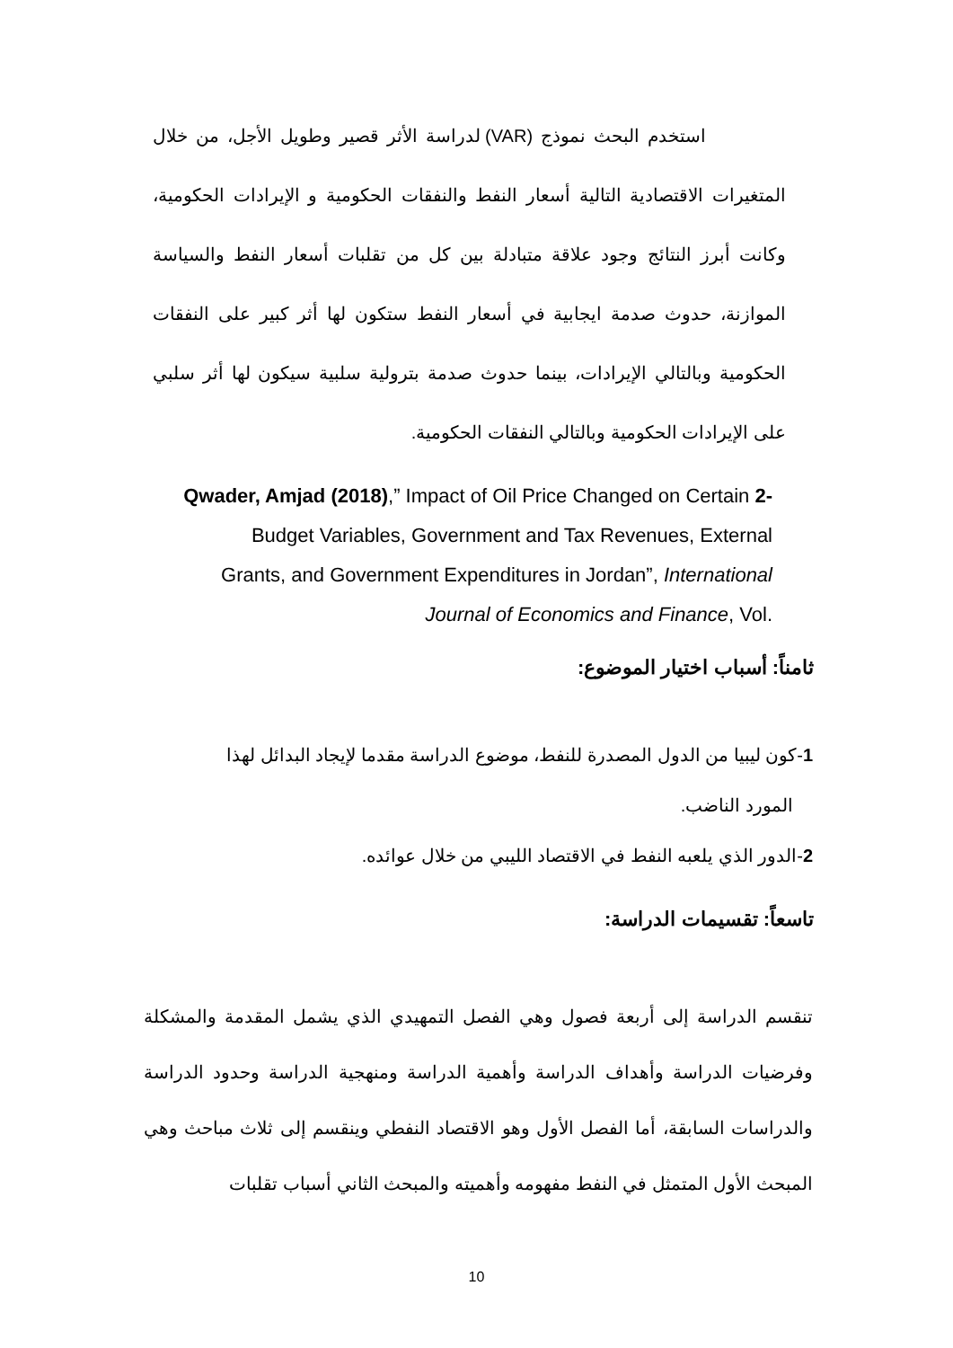استخدم البحث نموذج (VAR) لدراسة الأثر قصير وطويل الأجل، من خلال المتغيرات الاقتصادية التالية أسعار النفط والنفقات الحكومية و الإيرادات الحكومية، وكانت أبرز النتائج وجود علاقة متبادلة بين كل من تقلبات أسعار النفط والسياسة الموازنة، حدوث صدمة ايجابية في أسعار النفط ستكون لها أثر كبير على النفقات الحكومية وبالتالي الإيرادات، بينما حدوث صدمة بترولية سلبية سيكون لها أثر سلبي على الإيرادات الحكومية وبالتالي النفقات الحكومية.
Qwader, Amjad (2018),” Impact of Oil Price Changed on Certain 2-
Budget Variables, Government and Tax Revenues, External
Grants, and Government Expenditures in Jordan”, International
Journal of Economics and Finance, Vol.
ثامناً: أسباب اختيار الموضوع:
1-كون ليبيا من الدول المصدرة للنفط، موضوع الدراسة مقدما لإيجاد البدائل لهذا
المورد الناضب.
2-الدور الذي يلعبه النفط في الاقتصاد الليبي من خلال عوائده.
تاسعاً: تقسيمات الدراسة:
تنقسم الدراسة إلى أربعة فصول وهي الفصل التمهيدي الذي يشمل المقدمة والمشكلة وفرضيات الدراسة وأهداف الدراسة وأهمية الدراسة ومنهجية الدراسة وحدود الدراسة والدراسات السابقة، أما الفصل الأول وهو الاقتصاد النفطي وينقسم إلى ثلاث مباحث وهي المبحث الأول المتمثل في النفط مفهومه وأهميته والمبحث الثاني أسباب تقلبات
10